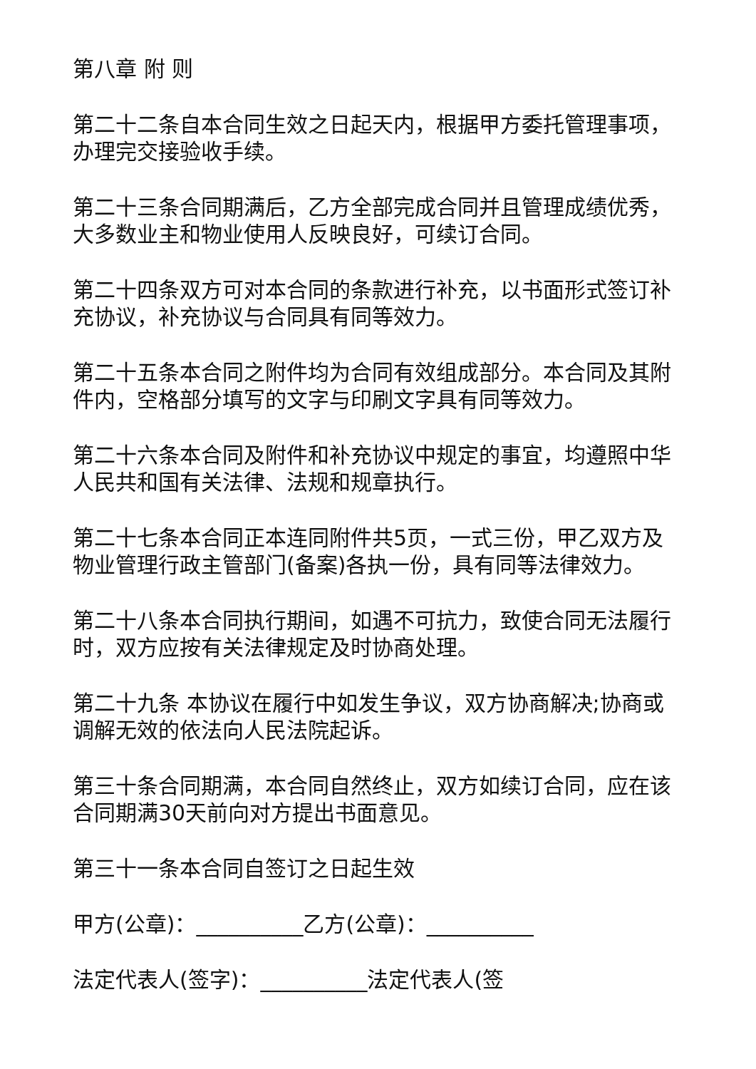第八章 附 则
第二十二条自本合同生效之日起天内，根据甲方委托管理事项，办理完交接验收手续。
第二十三条合同期满后，乙方全部完成合同并且管理成绩优秀，大多数业主和物业使用人反映良好，可续订合同。
第二十四条双方可对本合同的条款进行补充，以书面形式签订补充协议，补充协议与合同具有同等效力。
第二十五条本合同之附件均为合同有效组成部分。本合同及其附件内，空格部分填写的文字与印刷文字具有同等效力。
第二十六条本合同及附件和补充协议中规定的事宜，均遵照中华人民共和国有关法律、法规和规章执行。
第二十七条本合同正本连同附件共5页，一式三份，甲乙双方及物业管理行政主管部门(备案)各执一份，具有同等法律效力。
第二十八条本合同执行期间，如遇不可抗力，致使合同无法履行时，双方应按有关法律规定及时协商处理。
第二十九条 本协议在履行中如发生争议，双方协商解决;协商或调解无效的依法向人民法院起诉。
第三十条合同期满，本合同自然终止，双方如续订合同，应在该合同期满30天前向对方提出书面意见。
第三十一条本合同自签订之日起生效
甲方(公章)：__________乙方(公章)：__________
法定代表人(签字)：__________法定代表人(签